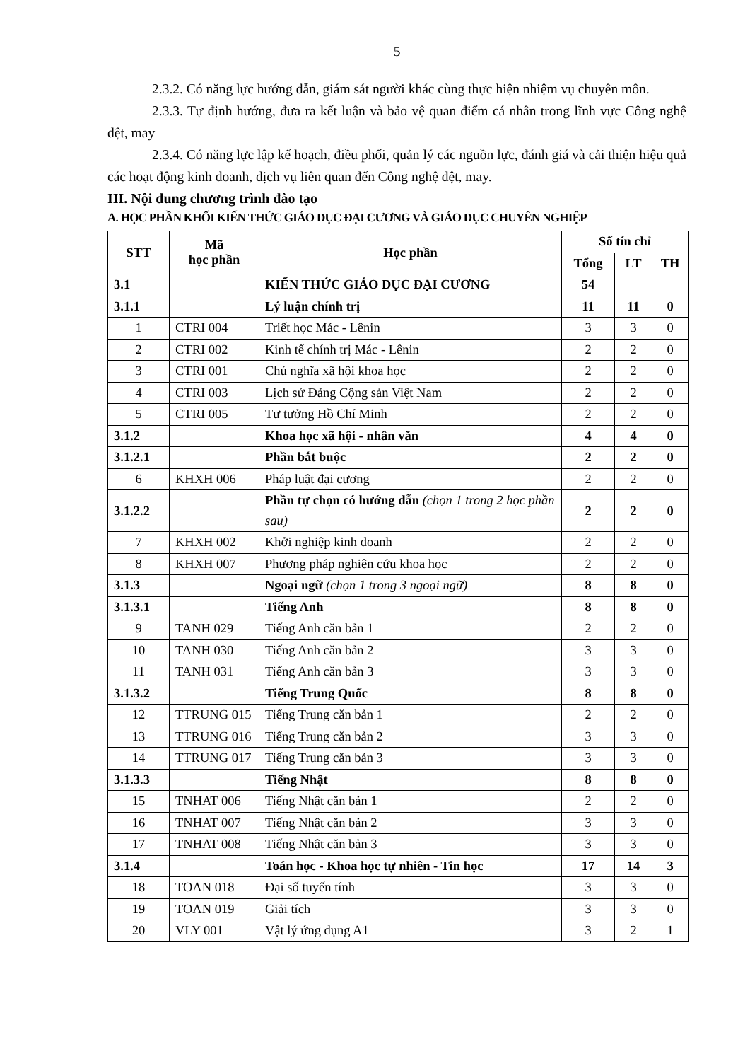5
2.3.2. Có năng lực hướng dẫn, giám sát người khác cùng thực hiện nhiệm vụ chuyên môn.
2.3.3. Tự định hướng, đưa ra kết luận và bảo vệ quan điểm cá nhân trong lĩnh vực Công nghệ dệt, may
2.3.4. Có năng lực lập kế hoạch, điều phối, quản lý các nguồn lực, đánh giá và cải thiện hiệu quả các hoạt động kinh doanh, dịch vụ liên quan đến Công nghệ dệt, may.
III. Nội dung chương trình đào tạo
A. HỌC PHẦN KHỐI KIẾN THỨC GIÁO DỤC ĐẠI CƯƠNG VÀ GIÁO DỤC CHUYÊN NGHIỆP
| STT | Mã học phần | Học phần | Số tín chỉ | | |
| --- | --- | --- | --- | --- | --- |
| | | | Tổng | LT | TH |
| 3.1 | | KIẾN THỨC GIÁO DỤC ĐẠI CƯƠNG | 54 | | |
| 3.1.1 | | Lý luận chính trị | 11 | 11 | 0 |
| 1 | CTRI 004 | Triết học Mác - Lênin | 3 | 3 | 0 |
| 2 | CTRI 002 | Kinh tế chính trị Mác - Lênin | 2 | 2 | 0 |
| 3 | CTRI 001 | Chủ nghĩa xã hội khoa học | 2 | 2 | 0 |
| 4 | CTRI 003 | Lịch sử Đảng Cộng sản Việt Nam | 2 | 2 | 0 |
| 5 | CTRI 005 | Tư tưởng Hồ Chí Minh | 2 | 2 | 0 |
| 3.1.2 | | Khoa học xã hội - nhân văn | 4 | 4 | 0 |
| 3.1.2.1 | | Phần bắt buộc | 2 | 2 | 0 |
| 6 | KHXH 006 | Pháp luật đại cương | 2 | 2 | 0 |
| 3.1.2.2 | | Phần tự chọn có hướng dẫn (chọn 1 trong 2 học phần sau) | 2 | 2 | 0 |
| 7 | KHXH 002 | Khởi nghiệp kinh doanh | 2 | 2 | 0 |
| 8 | KHXH 007 | Phương pháp nghiên cứu khoa học | 2 | 2 | 0 |
| 3.1.3 | | Ngoại ngữ (chọn 1 trong 3 ngoại ngữ) | 8 | 8 | 0 |
| 3.1.3.1 | | Tiếng Anh | 8 | 8 | 0 |
| 9 | TANH 029 | Tiếng Anh căn bản 1 | 2 | 2 | 0 |
| 10 | TANH 030 | Tiếng Anh căn bản 2 | 3 | 3 | 0 |
| 11 | TANH 031 | Tiếng Anh căn bản 3 | 3 | 3 | 0 |
| 3.1.3.2 | | Tiếng Trung Quốc | 8 | 8 | 0 |
| 12 | TTRUNG 015 | Tiếng Trung căn bản 1 | 2 | 2 | 0 |
| 13 | TTRUNG 016 | Tiếng Trung căn bản 2 | 3 | 3 | 0 |
| 14 | TTRUNG 017 | Tiếng Trung căn bản 3 | 3 | 3 | 0 |
| 3.1.3.3 | | Tiếng Nhật | 8 | 8 | 0 |
| 15 | TNHAT 006 | Tiếng Nhật căn bản 1 | 2 | 2 | 0 |
| 16 | TNHAT 007 | Tiếng Nhật căn bản 2 | 3 | 3 | 0 |
| 17 | TNHAT 008 | Tiếng Nhật căn bản 3 | 3 | 3 | 0 |
| 3.1.4 | | Toán học - Khoa học tự nhiên - Tin học | 17 | 14 | 3 |
| 18 | TOAN 018 | Đại số tuyến tính | 3 | 3 | 0 |
| 19 | TOAN 019 | Giải tích | 3 | 3 | 0 |
| 20 | VLY 001 | Vật lý ứng dụng A1 | 3 | 2 | 1 |